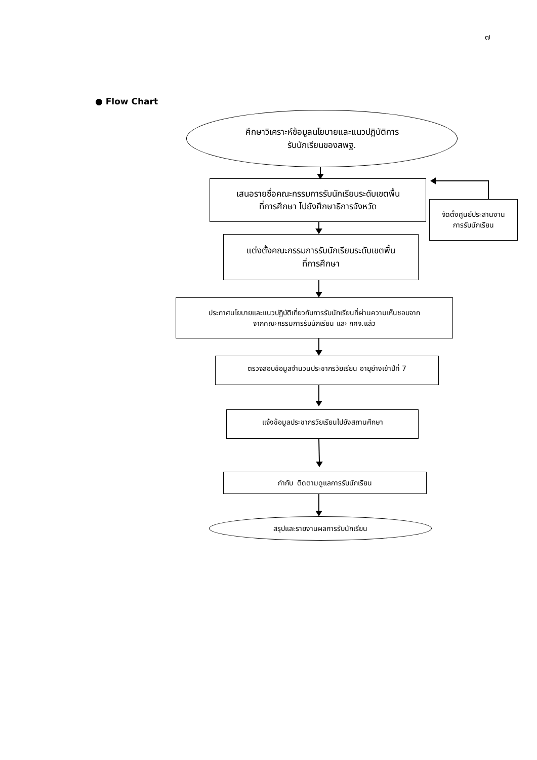๗
● Flow Chart
ศึกษาวิเคราะห์ข้อมูลนโยบายและแนวปฏิบัติการ
รับนักเรียนของสพฐ.
เสนอรายชื่อคณะกรรมการรับนักเรียนระดับเขตพื้น
ที่การศึกษา ไปยังศึกษาธิการจังหวัด
จัดตั้งศูนย์ประสานงาน
การรับนักเรียน
แต่งตั้งคณะกรรมการรับนักเรียนระดับเขตพื้น
ที่การศึกษา
ประกาศนโยบายและแนวปฏิบัติเกี่ยวกับการรับนักเรียนที่ผ่านความเห็นชอบจาก
จากคณะกรรมการรับนักเรียน และ กศจ.แล้ว
ตรวจสอบข้อมูลจำนวนประชากรวัยเรียน อายุย่างเข้าปีที่ 7
แจ้งข้อมูลประชากรวัยเรียนไปยังสถานศึกษา
กำกับ ติดตามดูแลการรับนักเรียน
สรุปและรายงานผลการรับนักเรียน